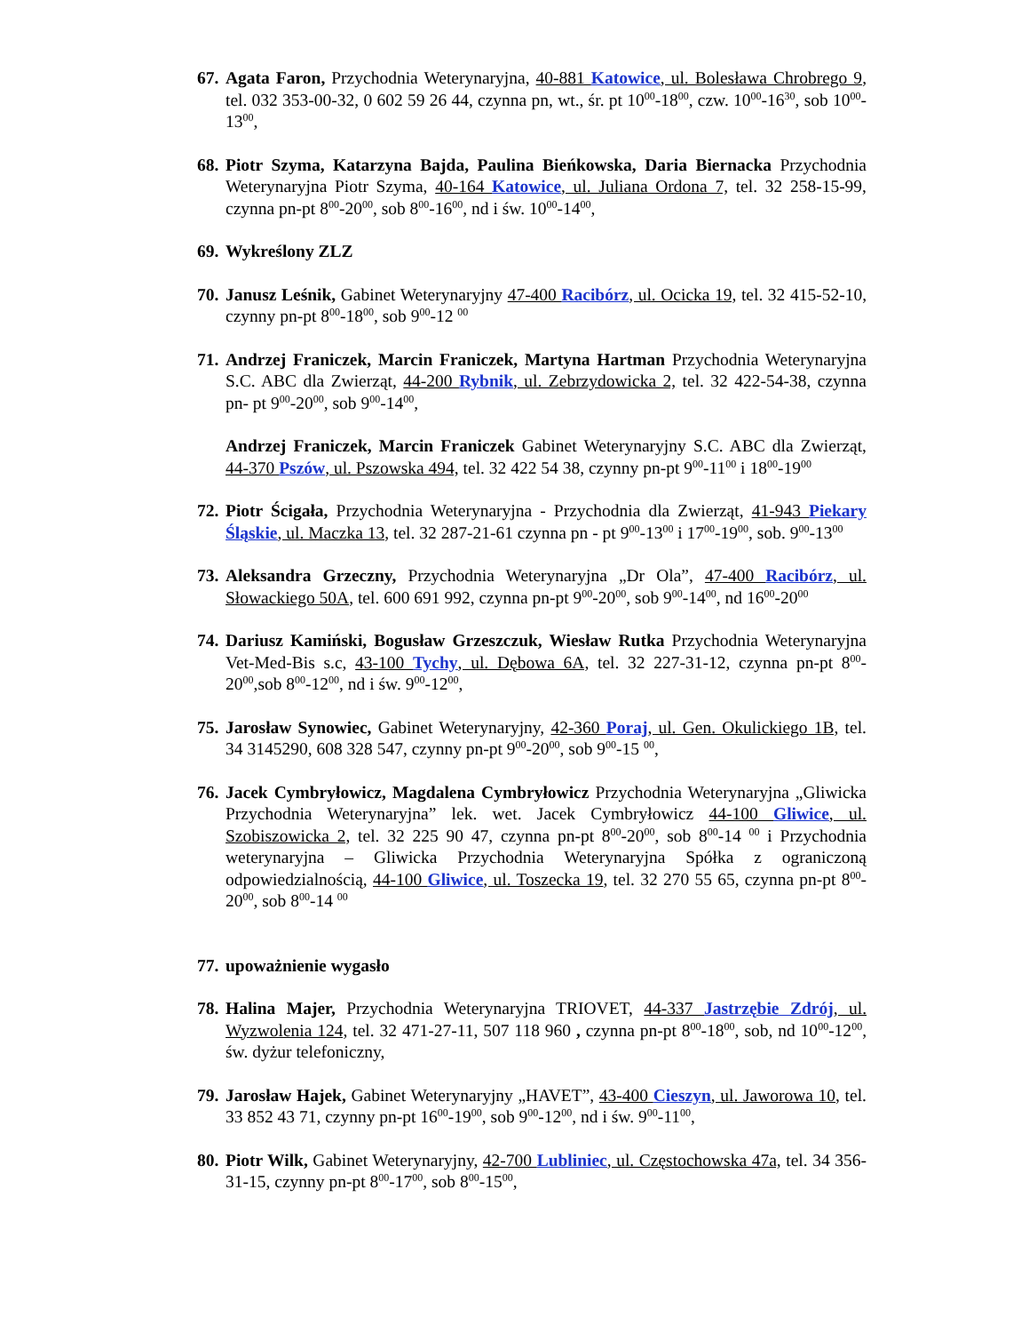67.
Agata Faron, Przychodnia Weterynaryjna, 40-881 Katowice, ul. Bolesława Chrobrego 9, tel. 032 353-00-32, 0 602 59 26 44, czynna pn, wt., śr. pt 10<sup>00</sup>-18<sup>00</sup>, czw. 10<sup>00</sup>-16<sup>30</sup>, sob 10<sup>00</sup>-13<sup>00</sup>,
68.
Piotr Szyma, Katarzyna Bajda, Paulina Bieńkowska, Daria Biernacka Przychodnia Weterynaryjna Piotr Szyma, 40-164 Katowice, ul. Juliana Ordona 7, tel. 32 258-15-99, czynna pn-pt 8<sup>00</sup>-20<sup>00</sup>, sob 8<sup>00</sup>-16<sup>00</sup>, nd i św. 10<sup>00</sup>-14<sup>00</sup>,
69.
Wykreślony ZLZ
70.
Janusz Leśnik, Gabinet Weterynaryjny 47-400 Racibórz, ul. Ocicka 19, tel. 32 415-52-10, czynny pn-pt 8<sup>00</sup>-18<sup>00</sup>, sob 9<sup>00</sup>-12 <sup>00</sup>
71.
Andrzej Franiczek, Marcin Franiczek, Martyna Hartman Przychodnia Weterynaryjna S.C. ABC dla Zwierząt, 44-200 Rybnik, ul. Zebrzydowicka 2, tel. 32 422-54-38, czynna pn- pt 9<sup>00</sup>-20<sup>00</sup>, sob 9<sup>00</sup>-14<sup>00</sup>,
Andrzej Franiczek, Marcin Franiczek Gabinet Weterynaryjny S.C. ABC dla Zwierząt, 44-370 Pszów, ul. Pszowska 494, tel. 32 422 54 38, czynny pn-pt 9<sup>00</sup>-11<sup>00</sup> i 18<sup>00</sup>-19<sup>00</sup>
72.
Piotr Ścigała, Przychodnia Weterynaryjna - Przychodnia dla Zwierząt, 41-943 Piekary Śląskie, ul. Maczka 13, tel. 32 287-21-61 czynna pn - pt 9<sup>00</sup>-13<sup>00</sup> i 17<sup>00</sup>-19<sup>00</sup>, sob. 9<sup>00</sup>-13<sup>00</sup>
73.
Aleksandra Grzeczny, Przychodnia Weterynaryjna „Dr Ola”, 47-400 Racibórz, ul. Słowackiego 50A, tel. 600 691 992, czynna pn-pt 9<sup>00</sup>-20<sup>00</sup>, sob 9<sup>00</sup>-14<sup>00</sup>, nd 16<sup>00</sup>-20<sup>00</sup>
74.
Dariusz Kamiński, Bogusław Grzeszczuk, Wiesław Rutka Przychodnia Weterynaryjna Vet-Med-Bis s.c, 43-100 Tychy, ul. Dębowa 6A, tel. 32 227-31-12, czynna pn-pt 8<sup>00</sup>-20<sup>00</sup>,sob 8<sup>00</sup>-12<sup>00</sup>, nd i św. 9<sup>00</sup>-12<sup>00</sup>,
75.
Jarosław Synowiec, Gabinet Weterynaryjny, 42-360 Poraj, ul. Gen. Okulickiego 1B, tel. 34 3145290, 608 328 547, czynny pn-pt 9<sup>00</sup>-20<sup>00</sup>, sob 9<sup>00</sup>-15 <sup>00</sup>,
76.
Jacek Cymbryłowicz, Magdalena Cymbryłowicz Przychodnia Weterynaryjna „Gliwicka Przychodnia Weterynaryjna” lek. wet. Jacek Cymbryłowicz 44-100 Gliwice, ul. Szobiszowicka 2, tel. 32 225 90 47, czynna pn-pt 8<sup>00</sup>-20<sup>00</sup>, sob 8<sup>00</sup>-14 <sup>00</sup> i Przychodnia weterynaryjna – Gliwicka Przychodnia Weterynaryjna Spółka z ograniczoną odpowiedzialnością, 44-100 Gliwice, ul. Toszecka 19, tel. 32 270 55 65, czynna pn-pt 8<sup>00</sup>-20<sup>00</sup>, sob 8<sup>00</sup>-14 <sup>00</sup>
77.
upoważnienie wygasło
78.
Halina Majer, Przychodnia Weterynaryjna TRIOVET, 44-337 Jastrzębie Zdrój, ul. Wyzwolenia 124, tel. 32 471-27-11, 507 118 960 , czynna pn-pt 8<sup>00</sup>-18<sup>00</sup>, sob, nd 10<sup>00</sup>-12<sup>00</sup>, św. dyżur telefoniczny,
79.
Jarosław Hajek, Gabinet Weterynaryjny „HAVET”, 43-400 Cieszyn, ul. Jaworowa 10, tel. 33 852 43 71, czynny pn-pt 16<sup>00</sup>-19<sup>00</sup>, sob 9<sup>00</sup>-12<sup>00</sup>, nd i św. 9<sup>00</sup>-11<sup>00</sup>,
80.
Piotr Wilk, Gabinet Weterynaryjny, 42-700 Lubliniec, ul. Częstochowska 47a, tel. 34 356-31-15, czynny pn-pt 8<sup>00</sup>-17<sup>00</sup>, sob 8<sup>00</sup>-15<sup>00</sup>,